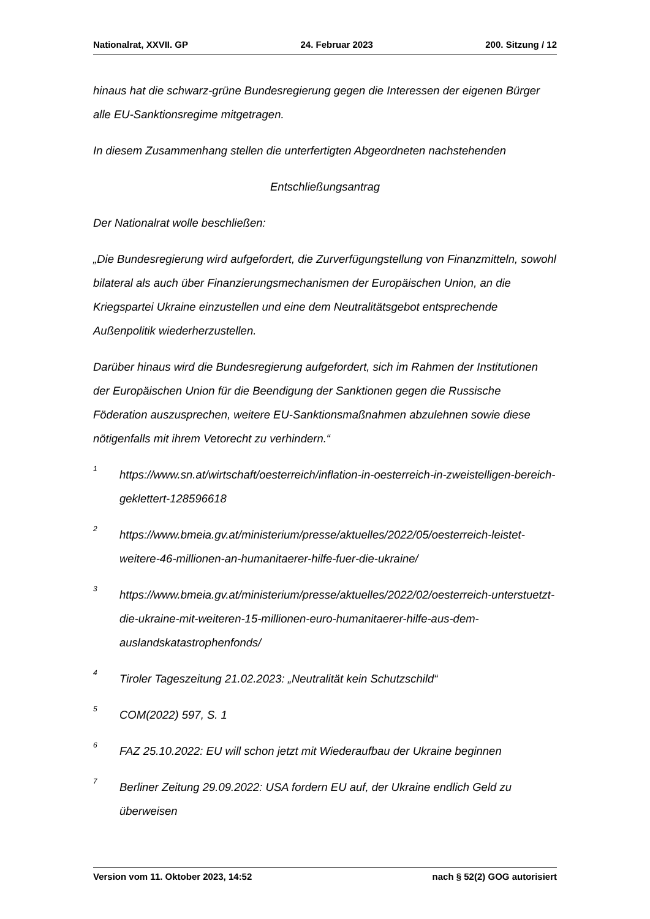Nationalrat, XXVII. GP 24. Februar 2023 200. Sitzung / 12
hinaus hat die schwarz-grüne Bundesregierung gegen die Interessen der eigenen Bürger alle EU-Sanktionsregime mitgetragen.
In diesem Zusammenhang stellen die unterfertigten Abgeordneten nachstehenden
Entschließungsantrag
Der Nationalrat wolle beschließen:
„Die Bundesregierung wird aufgefordert, die Zurverfügungstellung von Finanzmitteln, sowohl bilateral als auch über Finanzierungsmechanismen der Europäischen Union, an die Kriegspartei Ukraine einzustellen und eine dem Neutralitätsgebot entsprechende Außenpolitik wiederherzustellen.
Darüber hinaus wird die Bundesregierung aufgefordert, sich im Rahmen der Institutionen der Europäischen Union für die Beendigung der Sanktionen gegen die Russische Föderation auszusprechen, weitere EU-Sanktionsmaßnahmen abzulehnen sowie diese nötigenfalls mit ihrem Vetorecht zu verhindern.“
<sup>1</sup> https://www.sn.at/wirtschaft/oesterreich/inflation-in-oesterreich-in-zweistelligen-bereich-geklettert-128596618
<sup>2</sup> https://www.bmeia.gv.at/ministerium/presse/aktuelles/2022/05/oesterreich-leistet-weitere-46-millionen-an-humanitaerer-hilfe-fuer-die-ukraine/
<sup>3</sup> https://www.bmeia.gv.at/ministerium/presse/aktuelles/2022/02/oesterreich-unterstuetzt-die-ukraine-mit-weiteren-15-millionen-euro-humanitaerer-hilfe-aus-dem-auslandskatastrophenfonds/
<sup>4</sup> Tiroler Tageszeitung 21.02.2023: „Neutralität kein Schutzschild“
<sup>5</sup> COM(2022) 597, S. 1
<sup>6</sup> FAZ 25.10.2022: EU will schon jetzt mit Wiederaufbau der Ukraine beginnen
<sup>7</sup> Berliner Zeitung 29.09.2022: USA fordern EU auf, der Ukraine endlich Geld zu überweisen
Version vom 11. Oktober 2023, 14:52 nach § 52(2) GOG autorisiert